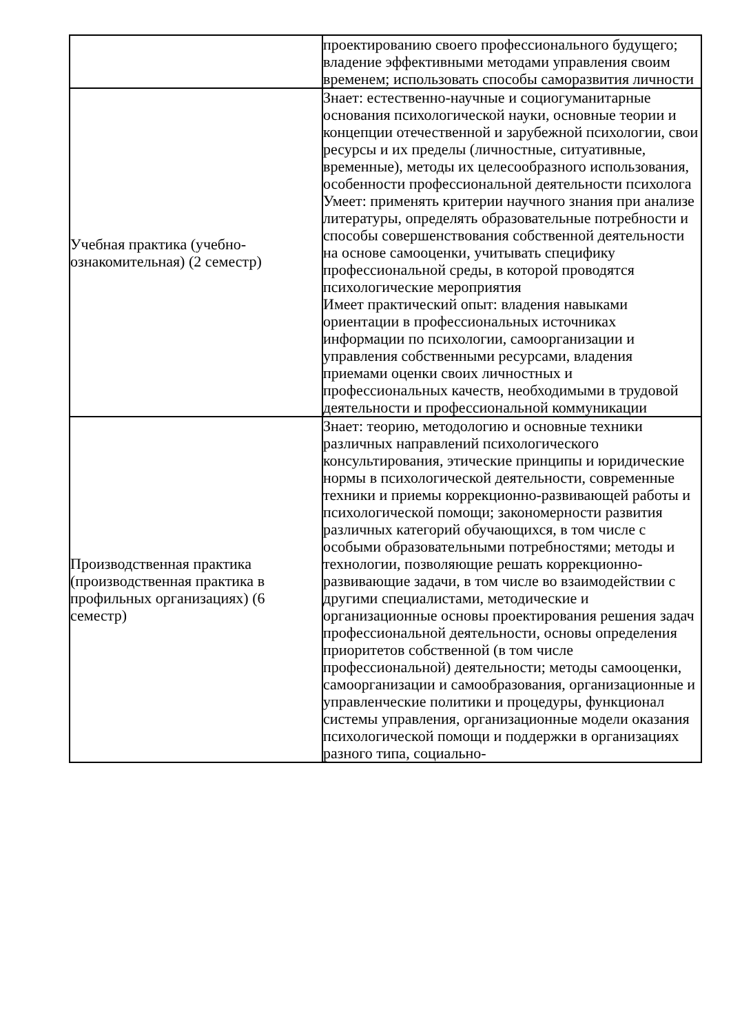| | проектированию своего профессионального будущего; владение эффективными методами управления своим временем; использовать способы саморазвития личности |
| Учебная практика (учебно-ознакомительная) (2 семестр) | Знает: естественно-научные и социогуманитарные основания психологической науки, основные теории и концепции отечественной и зарубежной психологии, свои ресурсы и их пределы (личностные, ситуативные, временные), методы их целесообразного использования, особенности профессиональной деятельности психолога Умеет: применять критерии научного знания при анализе литературы, определять образовательные потребности и способы совершенствования собственной деятельности на основе самооценки, учитывать специфику профессиональной среды, в которой проводятся психологические мероприятия Имеет практический опыт: владения навыками ориентации в профессиональных источниках информации по психологии, самоорганизации и управления собственными ресурсами, владения приемами оценки своих личностных и профессиональных качеств, необходимыми в трудовой деятельности и профессиональной коммуникации |
| Производственная практика (производственная практика в профильных организациях) (6 семестр) | Знает: теорию, методологию и основные техники различных направлений психологического консультирования, этические принципы и юридические нормы в психологической деятельности, современные техники и приемы коррекционно-развивающей работы и психологической помощи; закономерности развития различных категорий обучающихся, в том числе с особыми образовательными потребностями; методы и технологии, позволяющие решать коррекционно-развивающие задачи, в том числе во взаимодействии с другими специалистами, методические и организационные основы проектирования решения задач профессиональной деятельности, основы определения приоритетов собственной (в том числе профессиональной) деятельности; методы самооценки, самоорганизации и самообразования, организационные и управленческие политики и процедуры, функционал системы управления, организационные модели оказания психологической помощи и поддержки в организациях разного типа, социально- |